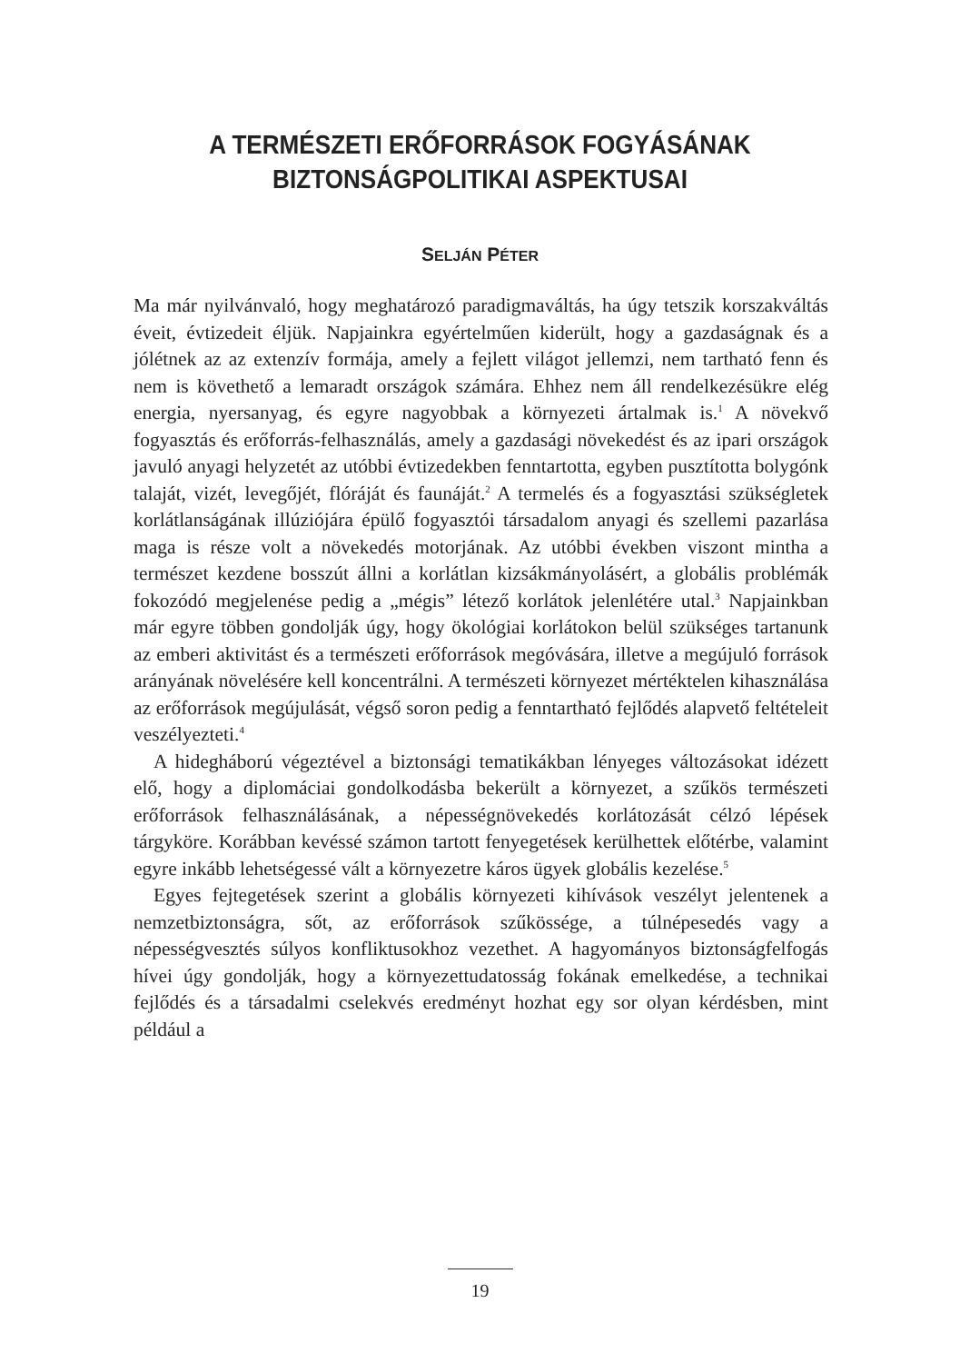A TERMÉSZETI ERŐFORRÁSOK FOGYÁSÁNAK
BIZTONSÁGPOLITIKAI ASPEKTUSAI
SELJÁN PÉTER
Ma már nyilvánvaló, hogy meghatározó paradigmaváltás, ha úgy tetszik korszakváltás éveit, évtizedeit éljük. Napjainkra egyértelműen kiderült, hogy a gazdaságnak és a jólétnek az az extenzív formája, amely a fejlett világot jellemzi, nem tartható fenn és nem is követhető a lemaradt országok számára. Ehhez nem áll rendelkezésükre elég energia, nyersanyag, és egyre nagyobbak a környezeti ártalmak is.<sup>1</sup> A növekvő fogyasztás és erőforrás-felhasználás, amely a gazdasági növekedést és az ipari országok javuló anyagi helyzetét az utóbbi évtizedekben fenntartotta, egyben pusztította bolygónk talaját, vizét, levegőjét, flóráját és faunáját.<sup>2</sup> A termelés és a fogyasztási szükségletek korlátlanságának illúziójára épülő fogyasztói társadalom anyagi és szellemi pazarlása maga is része volt a növekedés motorjának. Az utóbbi években viszont mintha a természet kezdene bosszút állni a korlátlan kizsákmányolásért, a globális problémák fokozódó megjelenése pedig a „mégis” létező korlátok jelenlétére utal.<sup>3</sup> Napjainkban már egyre többen gondolják úgy, hogy ökológiai korlátokon belül szükséges tartanunk az emberi aktivitást és a természeti erőforrások megóvására, illetve a megújuló források arányának növelésére kell koncentrálni. A természeti környezet mértéktelen kihasználása az erőforrások megújulását, végső soron pedig a fenntartható fejlődés alapvető feltételeit veszélyezteti.<sup>4</sup>
A hidegháború végeztével a biztonsági tematikákban lényeges változásokat idézett elő, hogy a diplomáciai gondolkodásba bekerült a környezet, a szűkös természeti erőforrások felhasználásának, a népességnövekedés korlátozását célzó lépések tárgyköre. Korábban kevéssé számon tartott fenyegetések kerülhettek előtérbe, valamint egyre inkább lehetségessé vált a környezetre káros ügyek globális kezelése.<sup>5</sup>
Egyes fejtegetések szerint a globális környezeti kihívások veszélyt jelentenek a nemzetbiztonságra, sőt, az erőforrások szűkössége, a túlnépesedés vagy a népességvesztés súlyos konfliktusokhoz vezethet. A hagyományos biztonságfelfogás hívei úgy gondolják, hogy a környezettudatosság fokának emelkedése, a technikai fejlődés és a társadalmi cselekvés eredményt hozhat egy sor olyan kérdésben, mint például a
19